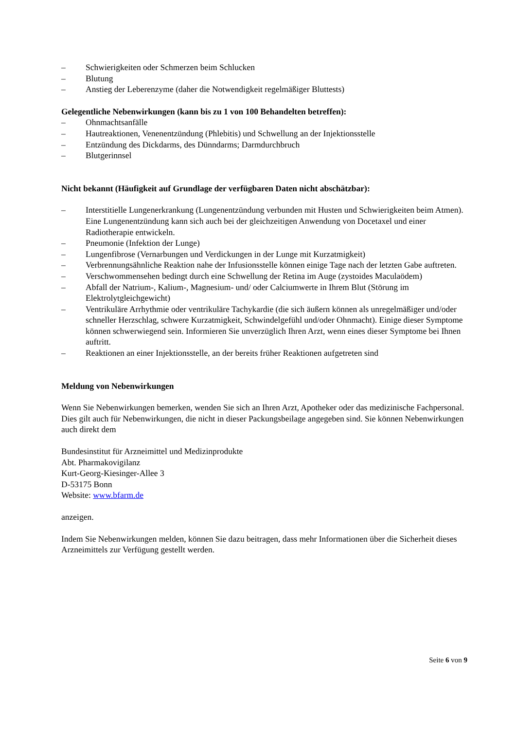– Schwierigkeiten oder Schmerzen beim Schlucken
– Blutung
– Anstieg der Leberenzyme (daher die Notwendigkeit regelmäßiger Bluttests)
Gelegentliche Nebenwirkungen (kann bis zu 1 von 100 Behandelten betreffen):
– Ohnmachtsanfälle
– Hautreaktionen, Venenentzündung (Phlebitis) und Schwellung an der Injektionsstelle
– Entzündung des Dickdarms, des Dünndarms; Darmdurchbruch
– Blutgerinnsel
Nicht bekannt (Häufigkeit auf Grundlage der verfügbaren Daten nicht abschätzbar):
– Interstitielle Lungenerkrankung (Lungenentzündung verbunden mit Husten und Schwierigkeiten beim Atmen). Eine Lungenentzündung kann sich auch bei der gleichzeitigen Anwendung von Docetaxel und einer Radiotherapie entwickeln.
– Pneumonie (Infektion der Lunge)
– Lungenfibrose (Vernarbungen und Verdickungen in der Lunge mit Kurzatmigkeit)
– Verbrennungsähnliche Reaktion nahe der Infusionsstelle können einige Tage nach der letzten Gabe auftreten.
– Verschwommensehen bedingt durch eine Schwellung der Retina im Auge (zystoides Maculaödem)
– Abfall der Natrium-, Kalium-, Magnesium- und/ oder Calciumwerte in Ihrem Blut (Störung im Elektrolytgleichgewicht)
– Ventrikuläre Arrhythmie oder ventrikuläre Tachykardie (die sich äußern können als unregelmäßiger und/oder schneller Herzschlag, schwere Kurzatmigkeit, Schwindelgefühl und/oder Ohnmacht). Einige dieser Symptome können schwerwiegend sein. Informieren Sie unverzüglich Ihren Arzt, wenn eines dieser Symptome bei Ihnen auftritt.
– Reaktionen an einer Injektionsstelle, an der bereits früher Reaktionen aufgetreten sind
Meldung von Nebenwirkungen
Wenn Sie Nebenwirkungen bemerken, wenden Sie sich an Ihren Arzt, Apotheker oder das medizinische Fachpersonal. Dies gilt auch für Nebenwirkungen, die nicht in dieser Packungsbeilage angegeben sind. Sie können Nebenwirkungen auch direkt dem
Bundesinstitut für Arzneimittel und Medizinprodukte
Abt. Pharmakovigilanz
Kurt-Georg-Kiesinger-Allee 3
D-53175 Bonn
Website: www.bfarm.de
anzeigen.
Indem Sie Nebenwirkungen melden, können Sie dazu beitragen, dass mehr Informationen über die Sicherheit dieses Arzneimittels zur Verfügung gestellt werden.
Seite 6 von 9